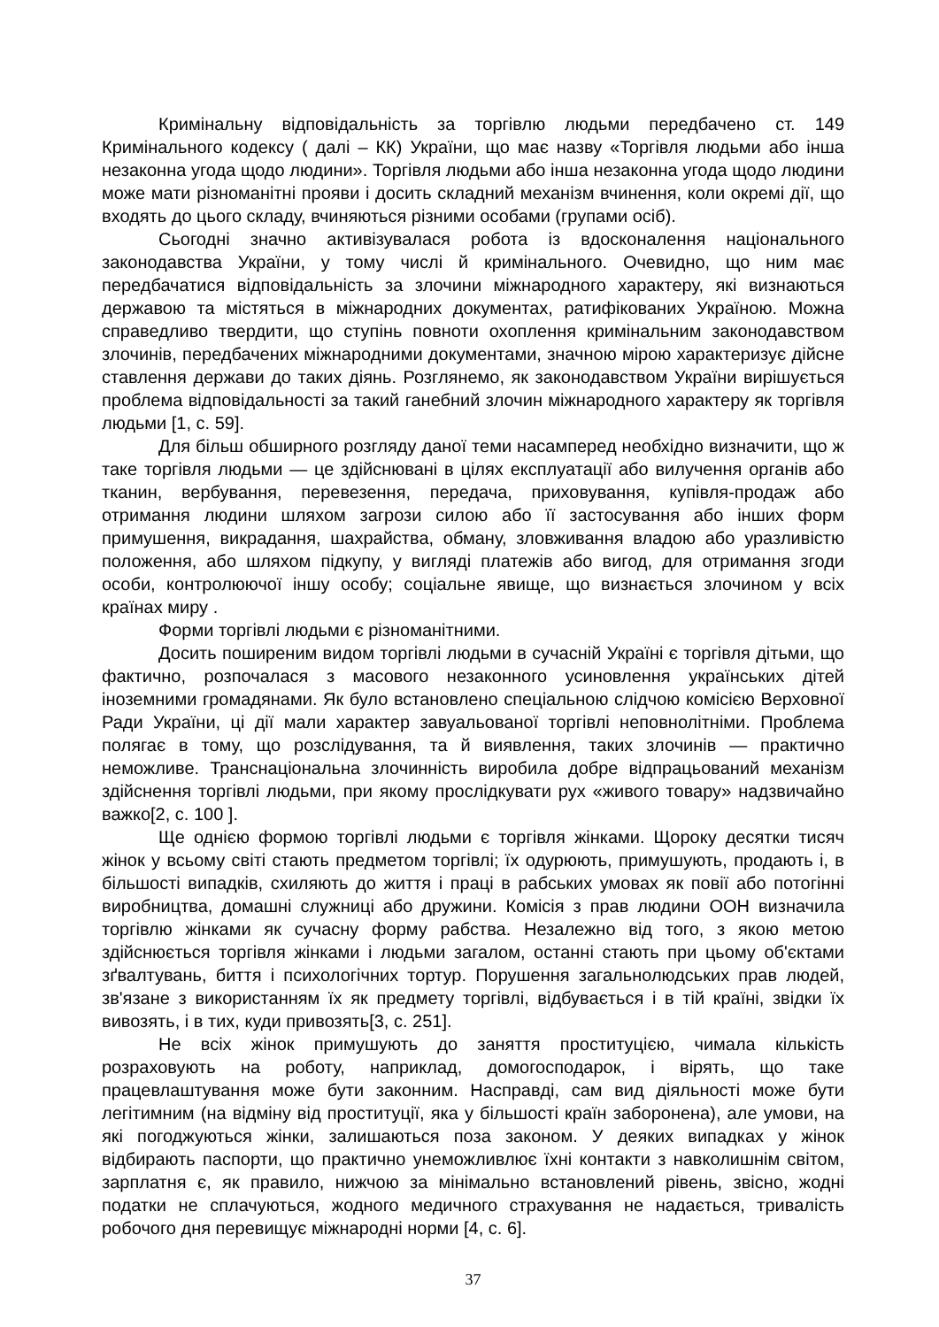Кримінальну відповідальність за торгівлю людьми передбачено ст. 149 Кримінального кодексу ( далі – КК) України, що має назву «Торгівля людьми або інша незаконна угода щодо людини». Торгівля людьми або інша незаконна угода щодо людини може мати різноманітні прояви і досить складний механізм вчинення, коли окремі дії, що входять до цього складу, вчиняються різними особами (групами осіб).
Сьогодні значно активізувалася робота із вдосконалення національного законодавства України, у тому числі й кримінального. Очевидно, що ним має передбачатися відповідальність за злочини міжнародного характеру, які визнаються державою та містяться в міжнародних документах, ратифікованих Україною. Можна справедливо твердити, що ступінь повноти охоплення кримінальним законодавством злочинів, передбачених міжнародними документами, значною мірою характеризує дійсне ставлення держави до таких діянь. Розглянемо, як законодавством України вирішується проблема відповідальності за такий ганебний злочин міжнародного характеру як торгівля людьми [1, с. 59].
Для більш обширного розгляду даної теми насамперед необхідно визначити, що ж таке торгівля людьми — це здійснювані в цілях експлуатації або вилучення органів або тканин, вербування, перевезення, передача, приховування, купівля-продаж або отримання людини шляхом загрози силою або її застосування або інших форм примушення, викрадання, шахрайства, обману, зловживання владою або уразливістю положення, або шляхом підкупу, у вигляді платежів або вигод, для отримання згоди особи, контролюючої іншу особу; соціальне явище, що визнається злочином у всіх країнах миру .
Форми торгівлі людьми є різноманітними.
Досить поширеним видом торгівлі людьми в сучасній Україні є торгівля дітьми, що фактично, розпочалася з масового незаконного усиновлення українських дітей іноземними громадянами. Як було встановлено спеціальною слідчою комісією Верховної Ради України, ці дії мали характер завуальованої торгівлі неповнолітніми. Проблема полягає в тому, що розслідування, та й виявлення, таких злочинів — практично неможливе. Транснаціональна злочинність виробила добре відпрацьований механізм здійснення торгівлі людьми, при якому прослідкувати рух «живого товару» надзвичайно важко[2, с. 100 ].
Ще однією формою торгівлі людьми є торгівля жінками. Щороку десятки тисяч жінок у всьому світі стають предметом торгівлі; їх одурюють, примушують, продають і, в більшості випадків, схиляють до життя і праці в рабських умовах як повії або потогінні виробництва, домашні служниці або дружини. Комісія з прав людини ООН визначила торгівлю жінками як сучасну форму рабства. Незалежно від того, з якою метою здійснюється торгівля жінками і людьми загалом, останні стають при цьому об'єктами зґвалтувань, биття і психологічних тортур. Порушення загальнолюдських прав людей, зв'язане з використанням їх як предмету торгівлі, відбувається і в тій країні, звідки їх вивозять, і в тих, куди привозять[3, с. 251].
Не всіх жінок примушують до заняття проституцією, чимала кількість розраховують на роботу, наприклад, домогосподарок, і вірять, що таке працевлаштування може бути законним. Насправді, сам вид діяльності може бути легітимним (на відміну від проституції, яка у більшості країн заборонена), але умови, на які погоджуються жінки, залишаються поза законом. У деяких випадках у жінок відбирають паспорти, що практично унеможливлює їхні контакти з навколишнім світом, зарплатня є, як правило, нижчою за мінімально встановлений рівень, звісно, жодні податки не сплачуються, жодного медичного страхування не надається, тривалість робочого дня перевищує міжнародні норми [4, с. 6].
37